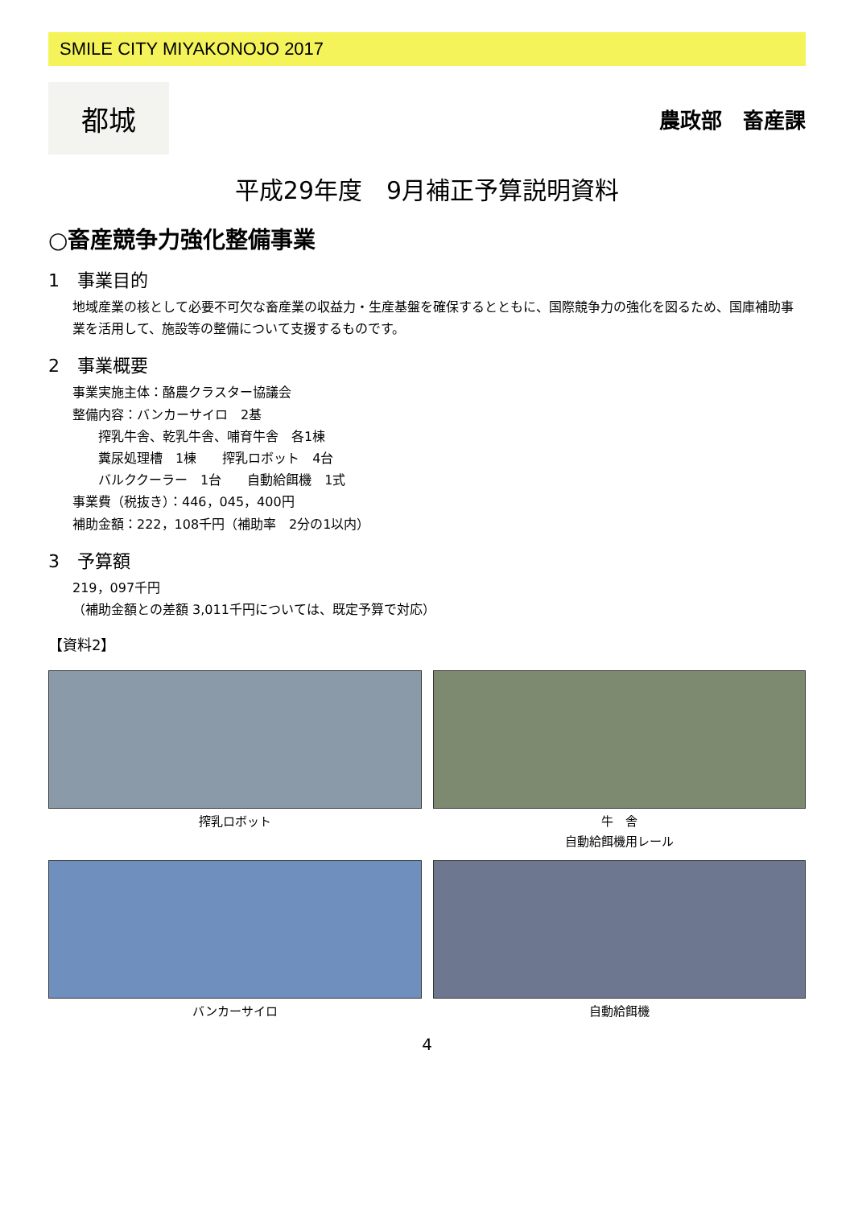SMILE CITY MIYAKONOJO 2017
都城
農政部　畜産課
平成29年度　9月補正予算説明資料
○畜産競争力強化整備事業
1　事業目的
地域産業の核として必要不可欠な畜産業の収益力・生産基盤を確保するとともに、国際競争力の強化を図るため、国庫補助事業を活用して、施設等の整備について支援するものです。
2　事業概要
事業実施主体：酪農クラスター協議会
整備内容：バンカーサイロ　2基
　　搾乳牛舎、乾乳牛舎、哺育牛舎　各1棟
　　糞尿処理槽　1棟　　搾乳ロボット　4台
　　バルククーラー　1台　　自動給餌機　1式
事業費（税抜き）：446，045，400円
補助金額：222，108千円（補助率　2分の1以内）
3　予算額
219，097千円
（補助金額との差額 3,011千円については、既定予算で対応）
【資料2】
搾乳ロボット
牛　舎
自動給餌機用レール
バンカーサイロ
自動給餌機
4